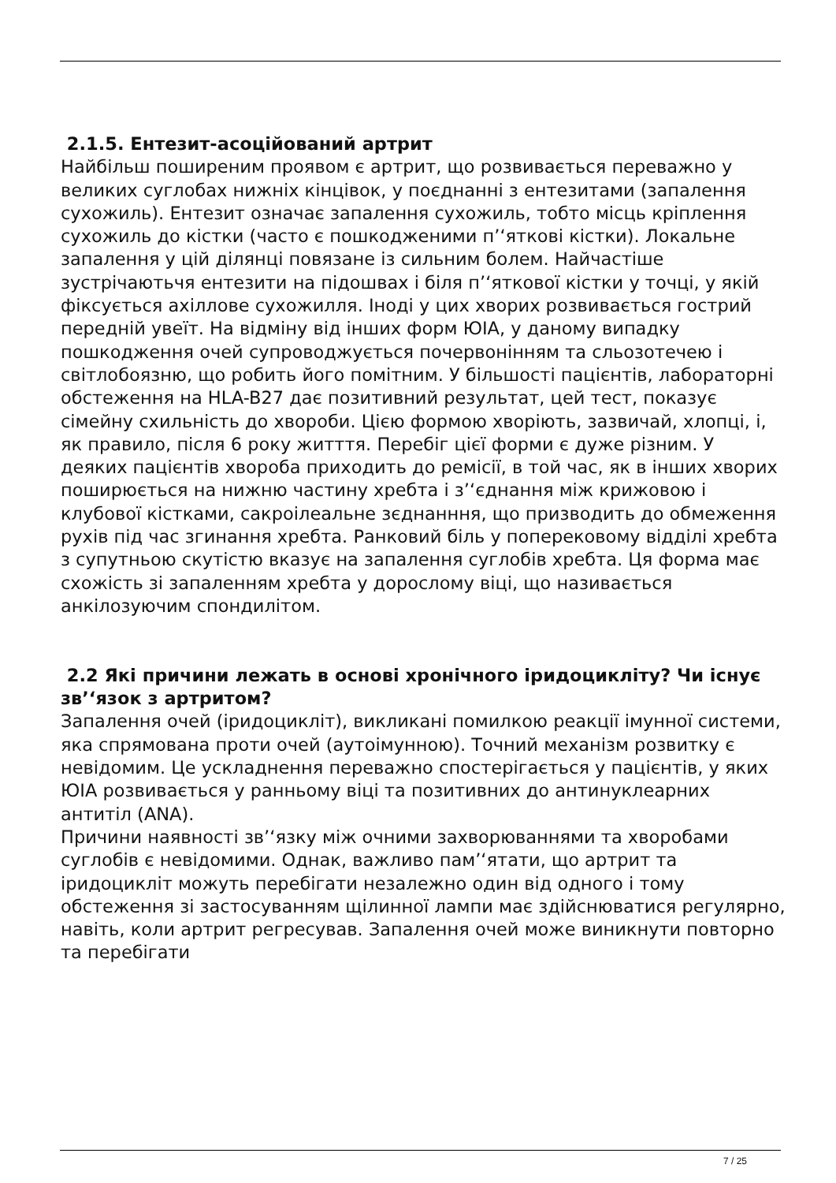2.1.5. Ентезит-асоційований артрит
Найбільш поширеним проявом є артрит, що розвивається переважно у великих суглобах нижніх кінцівок, у поєднанні з ентезитами (запалення сухожиль). Ентезит означає запалення сухожиль, тобто місць кріплення сухожиль до кістки (часто є пошкодженими п’‘яткові кістки). Локальне запалення у цій ділянці повязане із сильним болем. Найчастіше зустрічаютьчя ентезити на підошвах і біля п’‘яткової кістки у точці, у якій фіксується ахіллове сухожилля. Іноді у цих хворих розвивається гострий передній увеїт. На відміну від інших форм ЮІА, у даному випадку пошкодження очей супроводжується почервонінням та сльозотечею і світлобоязню, що робить його помітним. У більшості пацієнтів, лабораторні обстеження на HLA-B27 дає позитивний результат, цей тест, показує сімейну схильність до хвороби. Цією формою хворіють, зазвичай, хлопці, і, як правило, після 6 року житття. Перебіг цієї форми є дуже різним. У деяких пацієнтів хвороба приходить до ремісії, в той час, як в інших хворих поширюється на нижню частину хребта і з’‘єднання між крижовою і клубової кістками, сакроілеальне зєднанння, що призводить до обмеження рухів під час згинання хребта. Ранковий біль у поперековому відділі хребта з супутньою скутістю вказує на запалення суглобів хребта. Ця форма має схожість зі запаленням хребта у дорослому віці, що називається анкілозуючим спондилітом.
2.2 Які причини лежать в основі хронічного іридоцикліту? Чи існує зв’‘язок з артритом?
Запалення очей (іридоцикліт), викликані помилкою реакції імунної системи, яка спрямована проти очей (аутоімунною). Точний механізм розвитку є невідомим. Це ускладнення переважно спостерігається у пацієнтів, у яких ЮІА розвивається у ранньому віці та позитивних до антинуклеарних антитіл (ANA).
Причини наявності зв’‘язку між очними захворюваннями та хворобами суглобів є невідомими. Однак, важливо пам’‘ятати, що артрит та іридоцикліт можуть перебігати незалежно один від одного і тому обстеження зі застосуванням щілинної лампи має здійснюватися регулярно, навіть, коли артрит регресував. Запалення очей може виникнути повторно та перебігати
7 / 25